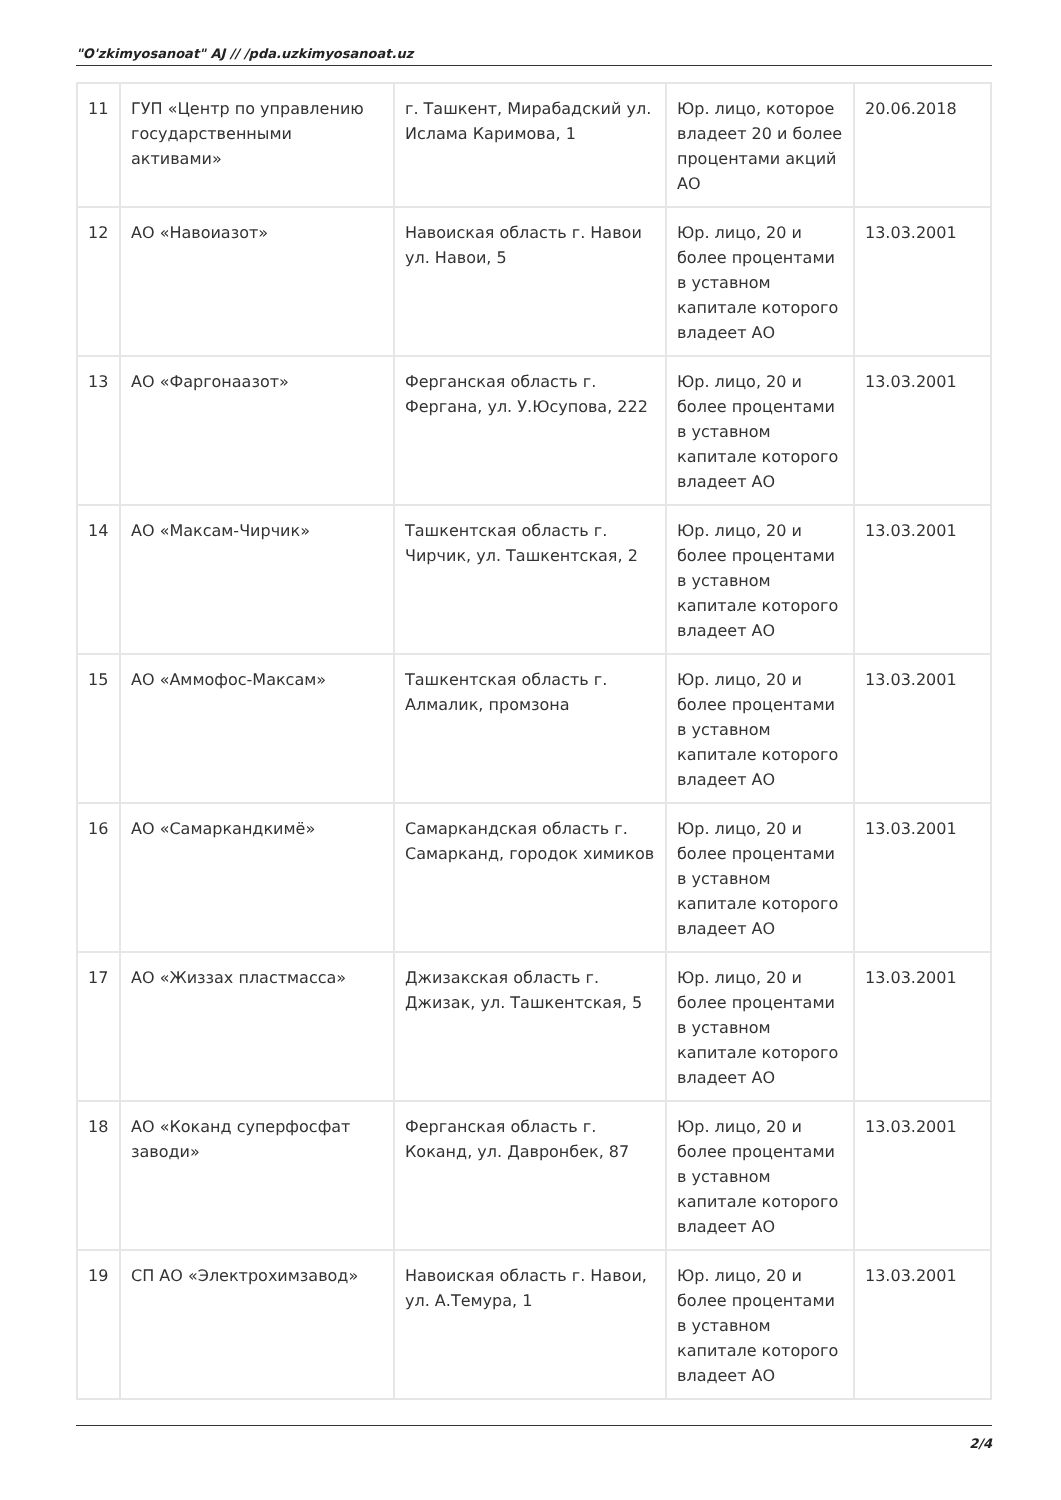"O'zkimyosanoat" AJ // /pda.uzkimyosanoat.uz
| 11 | ГУП «Центр по управлению государственными активами» | г. Ташкент, Мирабадский ул. Ислама Каримова, 1 | Юр. лицо, которое владеет 20 и более процентами акций АО | 20.06.2018 |
| 12 | АО «Навоиазот» | Навоиская область г. Навои ул. Навои, 5 | Юр. лицо, 20 и более процентами в уставном капитале которого владеет АО | 13.03.2001 |
| 13 | АО «Фаргонаазот» | Ферганская область г. Фергана, ул. У.Юсупова, 222 | Юр. лицо, 20 и более процентами в уставном капитале которого владеет АО | 13.03.2001 |
| 14 | АО «Максам-Чирчик» | Ташкентская область г. Чирчик, ул. Ташкентская, 2 | Юр. лицо, 20 и более процентами в уставном капитале которого владеет АО | 13.03.2001 |
| 15 | АО «Аммофос-Максам» | Ташкентская область г. Алмалик, промзона | Юр. лицо, 20 и более процентами в уставном капитале которого владеет АО | 13.03.2001 |
| 16 | АО «Самаркандкимё» | Самаркандская область г. Самарканд, городок химиков | Юр. лицо, 20 и более процентами в уставном капитале которого владеет АО | 13.03.2001 |
| 17 | АО «Жиззах пластмасса» | Джизакская область г. Джизак, ул. Ташкентская, 5 | Юр. лицо, 20 и более процентами в уставном капитале которого владеет АО | 13.03.2001 |
| 18 | АО «Коканд суперфосфат заводи» | Ферганская область г. Коканд, ул. Давронбек, 87 | Юр. лицо, 20 и более процентами в уставном капитале которого владеет АО | 13.03.2001 |
| 19 | СП АО «Электрохимзавод» | Навоиская область г. Навои, ул. А.Темура, 1 | Юр. лицо, 20 и более процентами в уставном капитале которого владеет АО | 13.03.2001 |
2/4